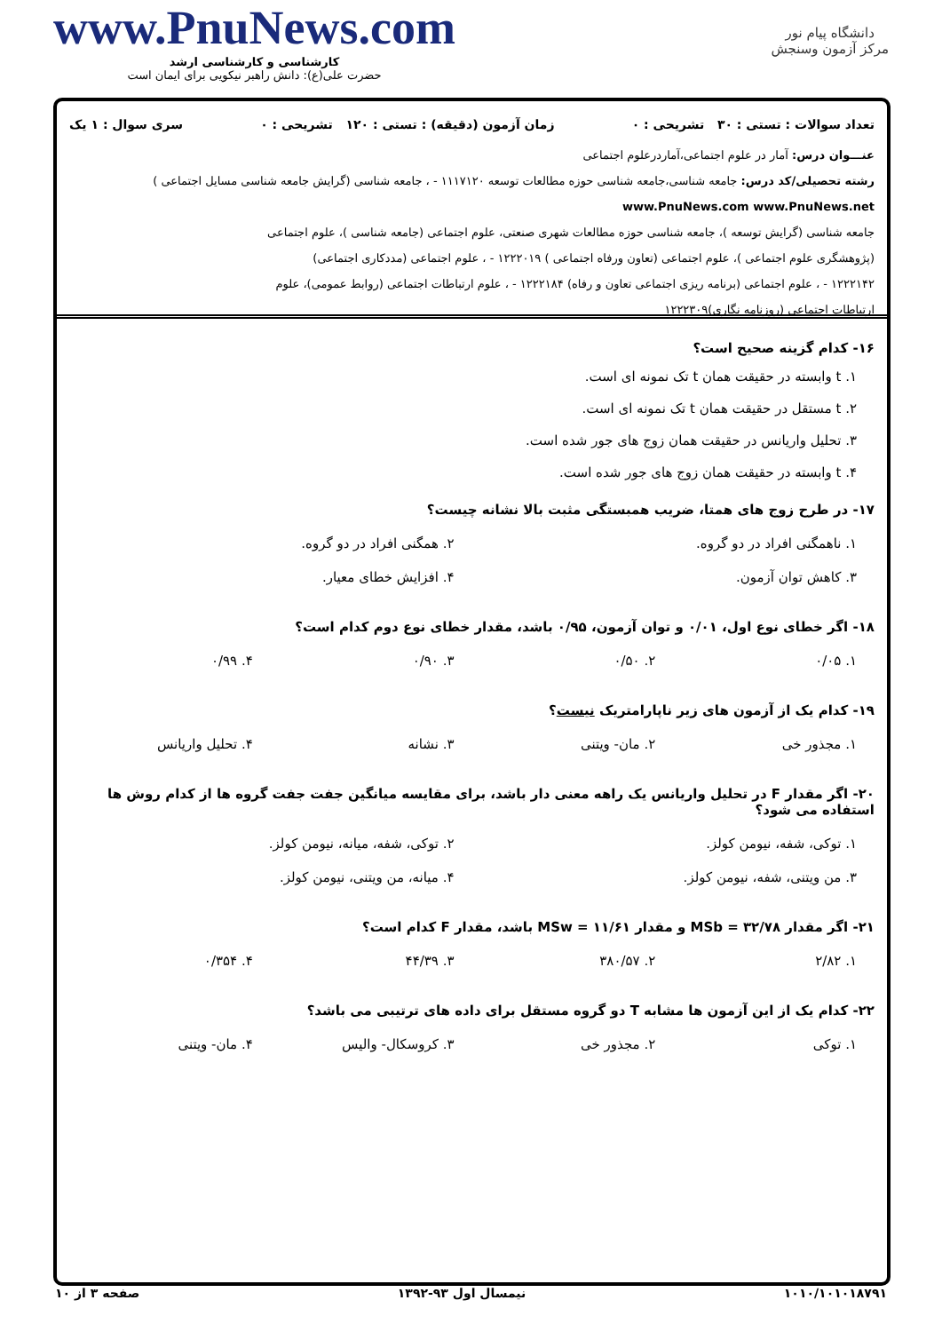دانشگاه پیام نور
مرکز آزمون وسنجش
www.PnuNews.com
کارشناسی و کارشناسی ارشد
حضرت علی(ع): دانش راهبر نیکویی برای ایمان است
تعداد سوالات : تستی : ۳۰ تشریحی : ۰ زمان آزمون (دقیقه) : تستی : ۱۲۰ تشریحی : ۰ سری سوال : ۱ یک
عنـــوان درس: آمار در علوم اجتماعی،آماردرعلوم اجتماعی
رشته تحصیلی/کد درس: جامعه شناسی،جامعه شناسی حوزه مطالعات توسعه ۱۱۱۷۱۲۰ - ، جامعه شناسی (گرایش جامعه شناسی مسایل اجتماعی ) www.PnuNews.com www.PnuNews.net
جامعه شناسی (گرایش توسعه )، جامعه شناسی حوزه مطالعات شهری صنعتی، علوم اجتماعی (جامعه شناسی )، علوم اجتماعی
(پژوهشگری علوم اجتماعی )، علوم اجتماعی (تعاون ورفاه اجتماعی ) ۱۲۲۲۰۱۹ - ، علوم اجتماعی (مددکاری اجتماعی)
۱۲۲۲۱۴۲ - ، علوم اجتماعی (برنامه ریزی اجتماعی تعاون و رفاه) ۱۲۲۲۱۸۴ - ، علوم ارتباطات اجتماعی (روابط عمومی)، علوم
ارتباطات اجتماعی (روزنامه نگاری)۱۲۲۲۳۰۹
۱۶- کدام گزینه صحیح است؟
۱. t وابسته در حقیقت همان t تک نمونه ای است.
۲. t مستقل در حقیقت همان t تک نمونه ای است.
۳. تحلیل واریانس در حقیقت همان زوج های جور شده است.
۴. t وابسته در حقیقت همان زوج های جور شده است.
۱۷- در طرح زوج های همتا، ضریب همبستگی مثبت بالا نشانه چیست؟
| ۱. ناهمگنی افراد در دو گروه. | ۲. همگنی افراد در دو گروه. |
| ۳. کاهش توان آزمون. | ۴. افزایش خطای معیار. |
۱۸- اگر خطای نوع اول، ۰/۰۱ و توان آزمون، ۰/۹۵ باشد، مقدار خطای نوع دوم کدام است؟
| ۱. ۰/۰۵ | ۲. ۰/۵۰ | ۳. ۰/۹۰ | ۴. ۰/۹۹ |
۱۹- کدام یک از آزمون های زیر ناپارامتریک نیست؟
| ۱. مجذور خی | ۲. مان- ویتنی | ۳. نشانه | ۴. تحلیل واریانس |
۲۰- اگر مقدار F در تحلیل واریانس یک راهه معنی دار باشد، برای مقایسه میانگین جفت جفت گروه ها از کدام روش ها استفاده می شود؟
| ۱. توکی، شفه، نیومن کولز. | ۲. توکی، شفه، میانه، نیومن کولز. |
| ۳. من ویتنی، شفه، نیومن کولز. | ۴. میانه، من ویتنی، نیومن کولز. |
۲۱- اگر مقدار MSb = ۳۲/۷۸ و مقدار MSw = ۱۱/۶۱ باشد، مقدار F کدام است؟
| ۱. ۲/۸۲ | ۲. ۳۸۰/۵۷ | ۳. ۴۴/۳۹ | ۴. ۰/۳۵۴ |
۲۲- کدام یک از این آزمون ها مشابه T دو گروه مستقل برای داده های ترتیبی می باشد؟
| ۱. توکی | ۲. مجذور خی | ۳. کروسکال- والیس | ۴. مان- ویتنی |
۱۰۱۰/۱۰۱۰۱۸۷۹۱ نیمسال اول ۹۳-۱۳۹۲ صفحه ۳ از ۱۰